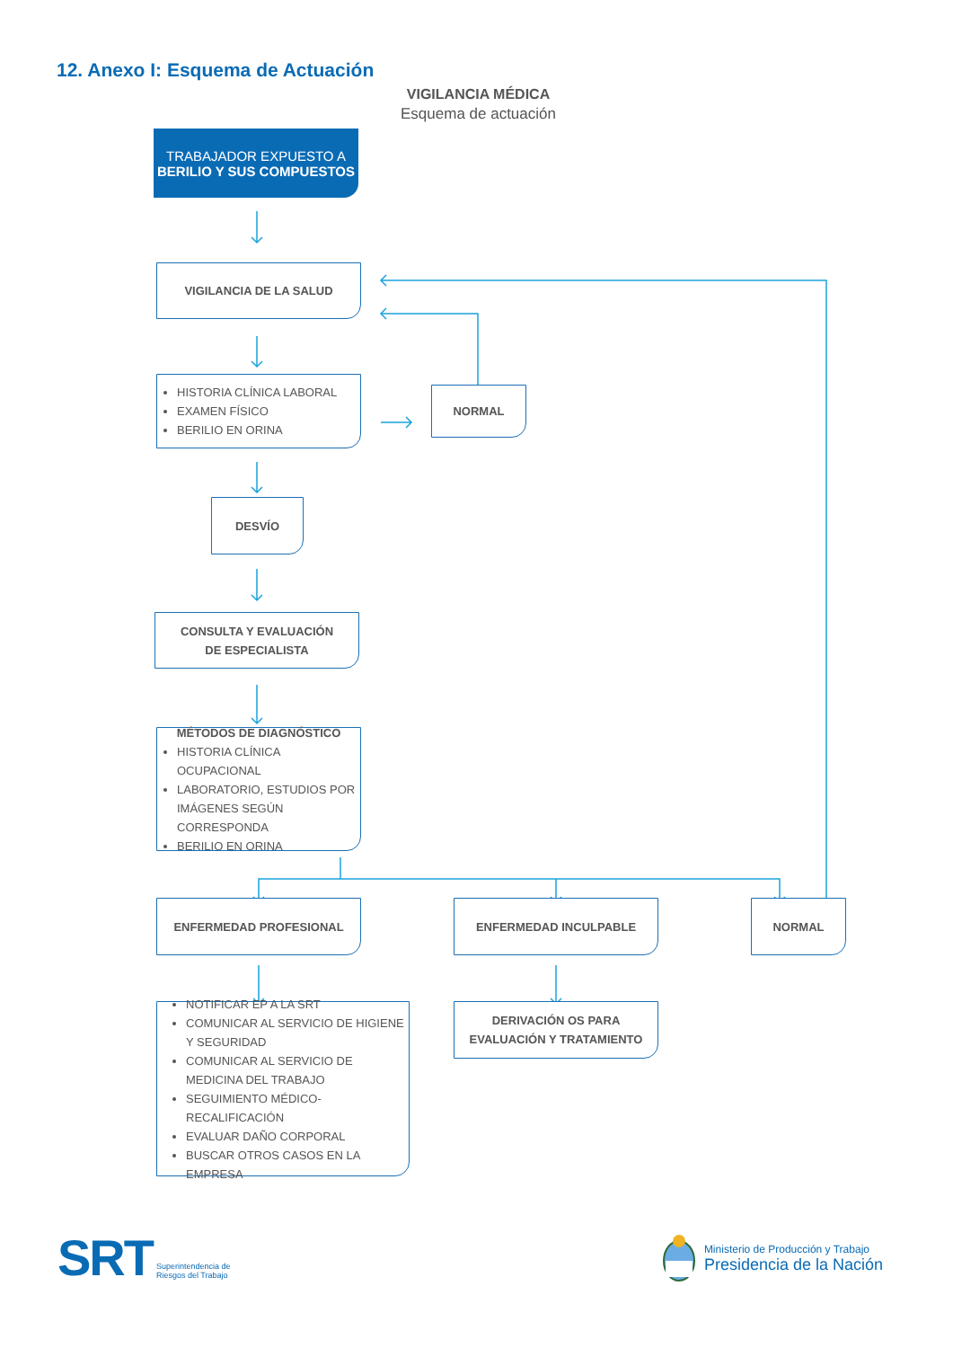12. Anexo I: Esquema de Actuación
VIGILANCIA MÉDICA
Esquema de actuación
TRABAJADOR EXPUESTO A
BERILIO Y SUS COMPUESTOS
VIGILANCIA DE LA SALUD
HISTORIA CLÍNICA LABORAL
EXAMEN FÍSICO
BERILIO EN ORINA
NORMAL
DESVÍO
CONSULTA Y EVALUACIÓN
DE ESPECIALISTA
MÉTODOS DE DIAGNÓSTICO
HISTORIA CLÍNICA OCUPACIONAL
LABORATORIO, ESTUDIOS POR IMÁGENES SEGÚN CORRESPONDA
BERILIO EN ORINA
ENFERMEDAD PROFESIONAL ENFERMEDAD INCULPABLE NORMAL
NOTIFICAR EP A LA SRT
COMUNICAR AL SERVICIO DE HIGIENE Y SEGURIDAD
COMUNICAR AL SERVICIO DE MEDICINA DEL TRABAJO
SEGUIMIENTO MÉDICO-RECALIFICACIÓN
EVALUAR DAÑO CORPORAL
BUSCAR OTROS CASOS EN LA EMPRESA
DERIVACIÓN OS PARA
EVALUACIÓN Y TRATAMIENTO
SRT Superintendencia de
Riesgos del Trabajo
Ministerio de Producción y Trabajo
Presidencia de la Nación